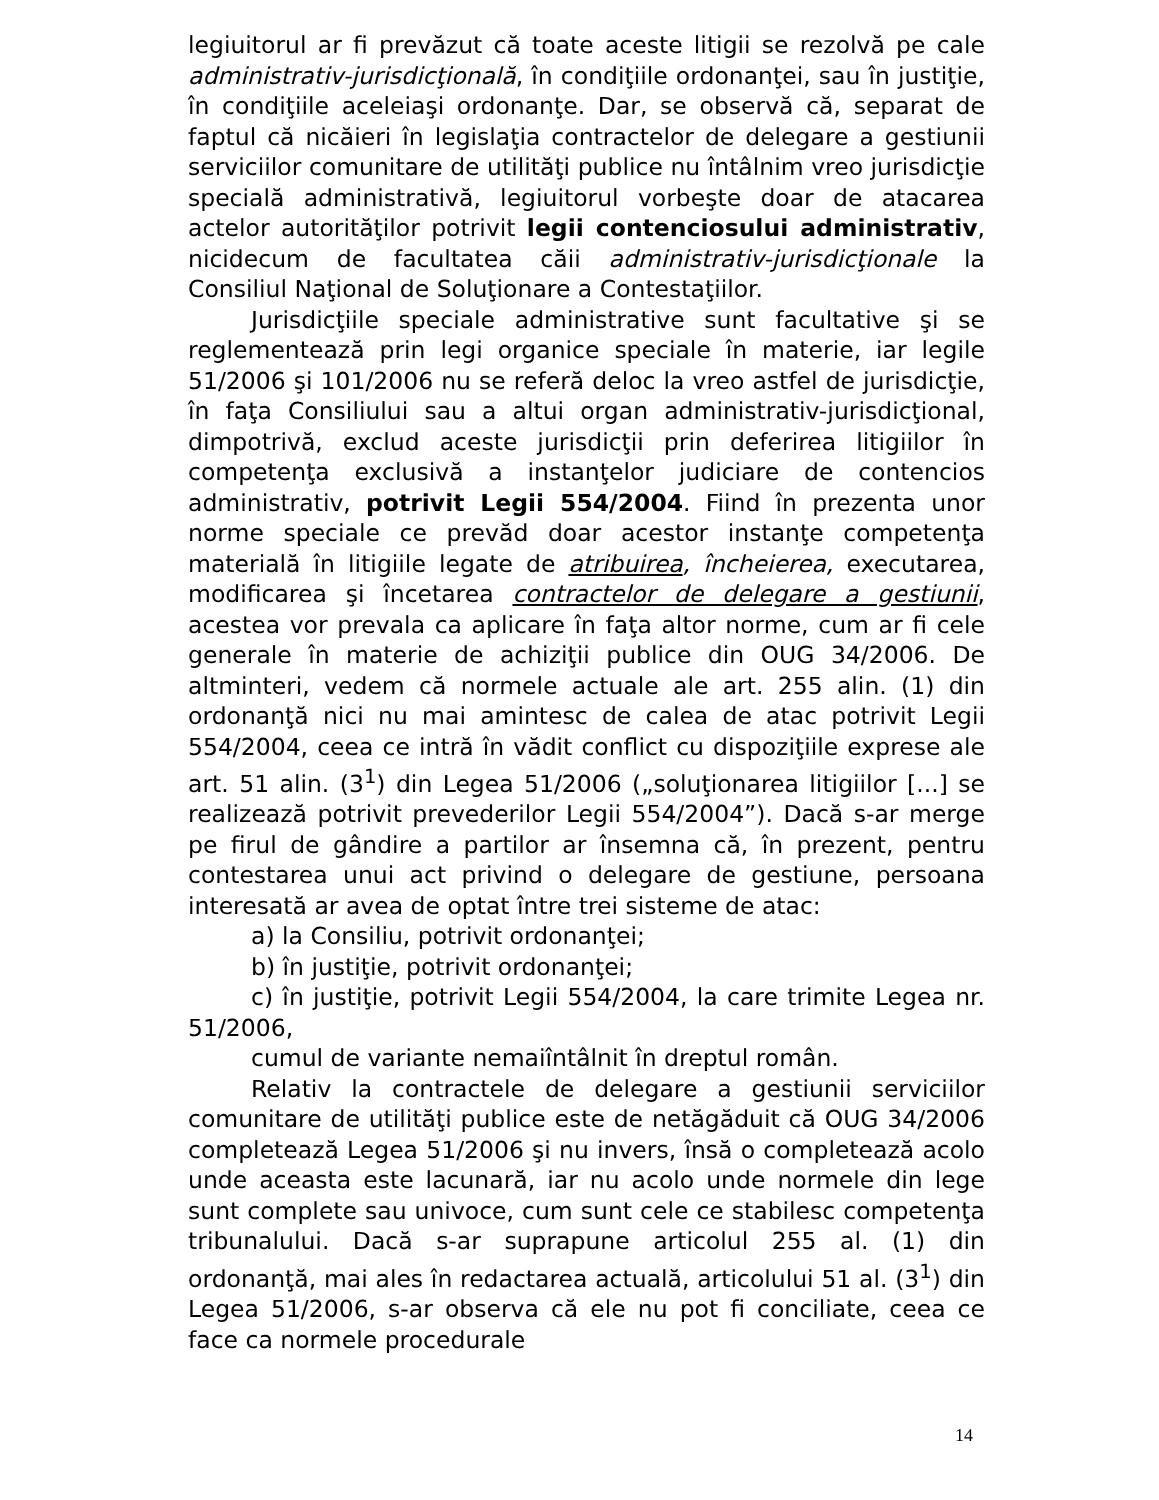legiuitorul ar fi prevăzut că toate aceste litigii se rezolvă pe cale administrativ-jurisdicţională, în condiţiile ordonanţei, sau în justiţie, în condiţiile aceleiaşi ordonanţe. Dar, se observă că, separat de faptul că nicăieri în legislaţia contractelor de delegare a gestiunii serviciilor comunitare de utilităţi publice nu întâlnim vreo jurisdicţie specială administrativă, legiuitorul vorbeşte doar de atacarea actelor autorităţilor potrivit legii contenciosului administrativ, nicidecum de facultatea căii administrativ-jurisdicţionale la Consiliul Naţional de Soluţionare a Contestaţiilor.
Jurisdicţiile speciale administrative sunt facultative şi se reglementează prin legi organice speciale în materie, iar legile 51/2006 şi 101/2006 nu se referă deloc la vreo astfel de jurisdicţie, în faţa Consiliului sau a altui organ administrativ-jurisdicţional, dimpotrivă, exclud aceste jurisdicţii prin deferirea litigiilor în competenţa exclusivă a instanţelor judiciare de contencios administrativ, potrivit Legii 554/2004. Fiind în prezenta unor norme speciale ce prevăd doar acestor instanţe competenţa materială în litigiile legate de atribuirea, încheierea, executarea, modificarea şi încetarea contractelor de delegare a gestiunii, acestea vor prevala ca aplicare în faţa altor norme, cum ar fi cele generale în materie de achiziţii publice din OUG 34/2006. De altminteri, vedem că normele actuale ale art. 255 alin. (1) din ordonanţă nici nu mai amintesc de calea de atac potrivit Legii 554/2004, ceea ce intră în vădit conflict cu dispoziţiile exprese ale art. 51 alin. (3<sup>1</sup>) din Legea 51/2006 („soluţionarea litigiilor [...] se realizează potrivit prevederilor Legii 554/2004”). Dacă s-ar merge pe firul de gândire a partilor ar însemna că, în prezent, pentru contestarea unui act privind o delegare de gestiune, persoana interesată ar avea de optat între trei sisteme de atac:
a) la Consiliu, potrivit ordonanţei;
b) în justiţie, potrivit ordonanţei;
c) în justiţie, potrivit Legii 554/2004, la care trimite Legea nr. 51/2006,
cumul de variante nemaiîntâlnit în dreptul român.
Relativ la contractele de delegare a gestiunii serviciilor comunitare de utilităţi publice este de netăgăduit că OUG 34/2006 completează Legea 51/2006 şi nu invers, însă o completează acolo unde aceasta este lacunară, iar nu acolo unde normele din lege sunt complete sau univoce, cum sunt cele ce stabilesc competenţa tribunalului. Dacă s-ar suprapune articolul 255 al. (1) din ordonanţă, mai ales în redactarea actuală, articolului 51 al. (3<sup>1</sup>) din Legea 51/2006, s-ar observa că ele nu pot fi conciliate, ceea ce face ca normele procedurale
14